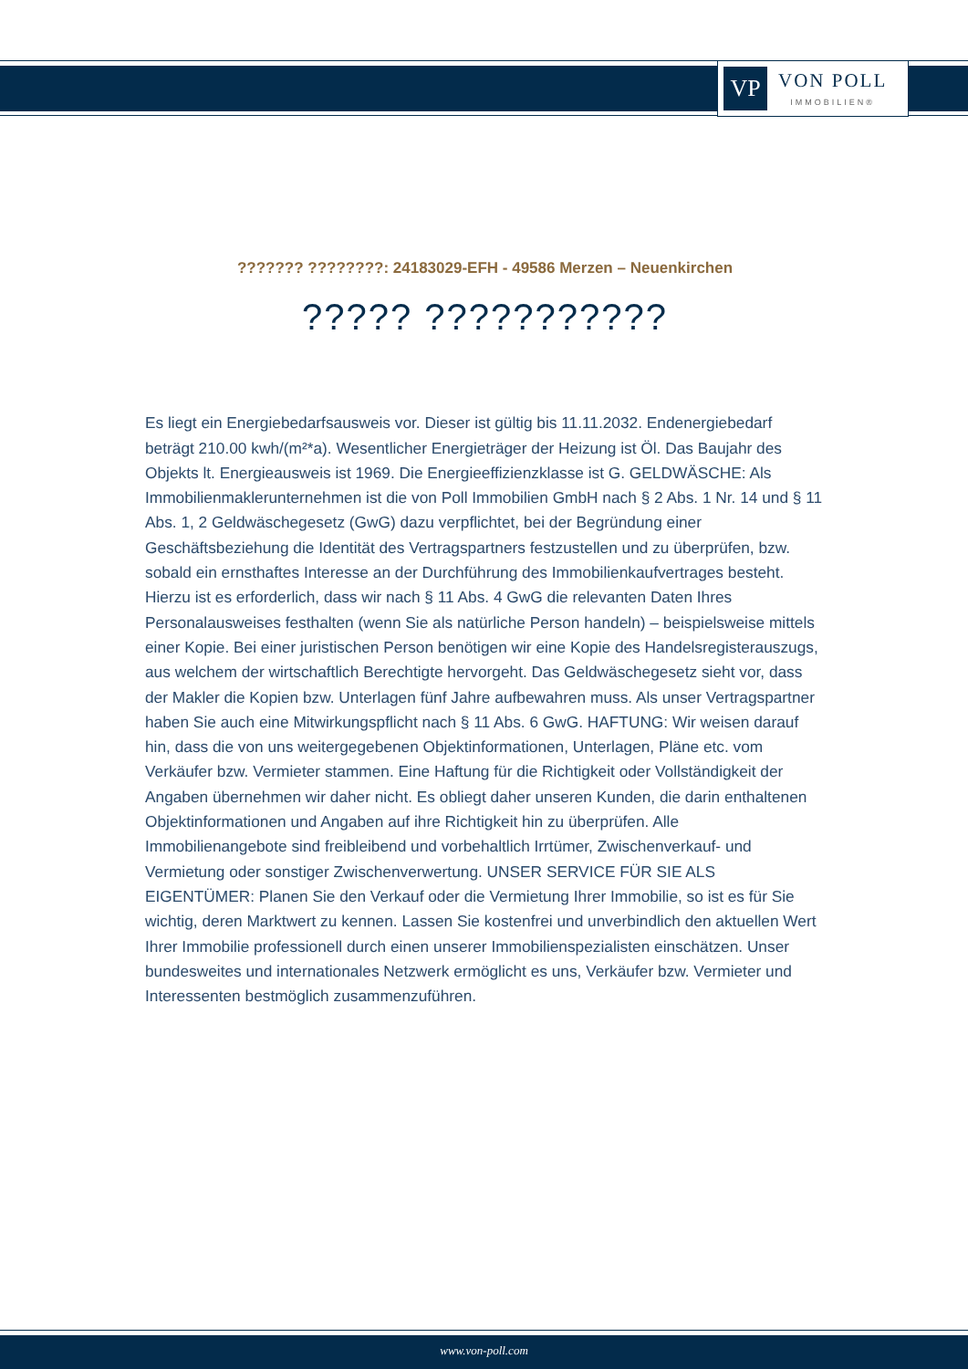VP
VON POLL
IMMOBILIEN®
??????? ????????: 24183029-EFH - 49586 Merzen – Neuenkirchen
????? ???????????
Es liegt ein Energiebedarfsausweis vor. Dieser ist gültig bis 11.11.2032. Endenergiebedarf beträgt 210.00 kwh/(m²*a). Wesentlicher Energieträger der Heizung ist Öl. Das Baujahr des Objekts lt. Energieausweis ist 1969. Die Energieeffizienzklasse ist G. GELDWÄSCHE: Als Immobilienmaklerunternehmen ist die von Poll Immobilien GmbH nach § 2 Abs. 1 Nr. 14 und § 11 Abs. 1, 2 Geldwäschegesetz (GwG) dazu verpflichtet, bei der Begründung einer Geschäftsbeziehung die Identität des Vertragspartners festzustellen und zu überprüfen, bzw. sobald ein ernsthaftes Interesse an der Durchführung des Immobilienkaufvertrages besteht. Hierzu ist es erforderlich, dass wir nach § 11 Abs. 4 GwG die relevanten Daten Ihres Personalausweises festhalten (wenn Sie als natürliche Person handeln) – beispielsweise mittels einer Kopie. Bei einer juristischen Person benötigen wir eine Kopie des Handelsregisterauszugs, aus welchem der wirtschaftlich Berechtigte hervorgeht. Das Geldwäschegesetz sieht vor, dass der Makler die Kopien bzw. Unterlagen fünf Jahre aufbewahren muss. Als unser Vertragspartner haben Sie auch eine Mitwirkungspflicht nach § 11 Abs. 6 GwG. HAFTUNG: Wir weisen darauf hin, dass die von uns weitergegebenen Objektinformationen, Unterlagen, Pläne etc. vom Verkäufer bzw. Vermieter stammen. Eine Haftung für die Richtigkeit oder Vollständigkeit der Angaben übernehmen wir daher nicht. Es obliegt daher unseren Kunden, die darin enthaltenen Objektinformationen und Angaben auf ihre Richtigkeit hin zu überprüfen. Alle Immobilienangebote sind freibleibend und vorbehaltlich Irrtümer, Zwischenverkauf- und Vermietung oder sonstiger Zwischenverwertung. UNSER SERVICE FÜR SIE ALS EIGENTÜMER: Planen Sie den Verkauf oder die Vermietung Ihrer Immobilie, so ist es für Sie wichtig, deren Marktwert zu kennen. Lassen Sie kostenfrei und unverbindlich den aktuellen Wert Ihrer Immobilie professionell durch einen unserer Immobilienspezialisten einschätzen. Unser bundesweites und internationales Netzwerk ermöglicht es uns, Verkäufer bzw. Vermieter und Interessenten bestmöglich zusammenzuführen.
www.von-poll.com